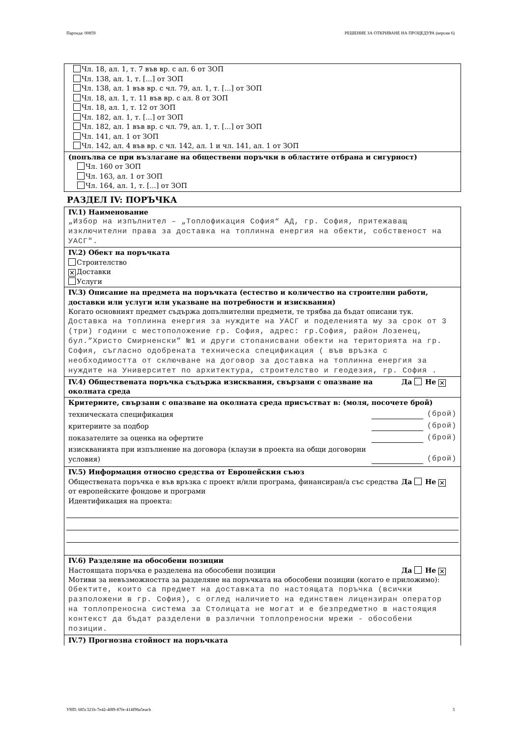Партида: 00859 РЕШЕНИЕ ЗА ОТКРИВАНЕ НА ПРОЦЕДУРА (версия 6)
Чл. 18, ал. 1, т. 7 във вр. с ал. 6 от ЗОП
Чл. 138, ал. 1, т. [...] от ЗОП
Чл. 138, ал. 1 във вр. с чл. 79, ал. 1, т. [...] от ЗОП
Чл. 18, ал. 1, т. 11 във вр. с ал. 8 от ЗОП
Чл. 18, ал. 1, т. 12 от ЗОП
Чл. 182, ал. 1, т. [...] от ЗОП
Чл. 182, ал. 1 във вр. с чл. 79, ал. 1, т. [...] от ЗОП
Чл. 141, ал. 1 от ЗОП
Чл. 142, ал. 4 във вр. с чл. 142, ал. 1 и чл. 141, ал. 1 от ЗОП
(попълва се при възлагане на обществени поръчки в областите отбрана и сигурност)
Чл. 160 от ЗОП
Чл. 163, ал. 1 от ЗОП
Чл. 164, ал. 1, т. [...] от ЗОП
РАЗДЕЛ IV: ПОРЪЧКА
IV.1) Наименование
„Избор на изпълнител – „Топлофикация София“ АД, гр. София, притежаващ изключителни права за доставка на топлинна енергия на обекти, собственост на УАСГ".
IV.2) Обект на поръчката
Строителство
✕ Доставки
Услуги
IV.3) Описание на предмета на поръчката (естество и количество на строителни работи, доставки или услуги или указване на потребности и изисквания)
Когато основният предмет съдържа допълнителни предмети, те трябва да бъдат описани тук.
Доставка на топлинна енергия за нуждите на УАСГ и поделенията му за срок от 3 (три) години с местоположение гр. София, адрес: гр.София, район Лозенец, бул.”Христо Смирненски” №1 и други стопанисвани обекти на територията на гр. София, съгласно одобрената техническа спецификация ( във връзка с необходимостта от сключване на договор за доставка на топлинна енергия за нуждите на Университет по архитектура, строителство и геодезия, гр. София .
IV.4) Обществената поръчка съдържа изисквания, свързани с опазване на околната среда Да Не ✕
Критериите, свързани с опазване на околната среда присъстват в: (моля, посочете брой)
техническата спецификация (брой)
критериите за подбор (брой)
показателите за оценка на офертите (брой)
изискванията при изпълнение на договора (клаузи в проекта на общи договорни условия) (брой)
IV.5) Информация относно средства от Европейския съюз
Обществената поръчка е във връзка с проект и/или програма, финансиран/а със средства от европейските фондове и програми Да Не ✕
Идентификация на проекта:
IV.6) Разделяне на обособени позиции
Настоящата поръчка е разделена на обособени позиции Да Не ✕
Мотиви за невъзможността за разделяне на поръчката на обособени позиции (когато е приложимо):
Обектите, които са предмет на доставката по настоящата поръчка (всички разположени в гр. София), с оглед наличието на единствен лицензиран оператор на топлопреносна система за Столицата не могат и е безпредметно в настоящия контекст да бъдат разделени в различни топлопреносни мрежи - обособени позиции.
IV.7) Прогнозна стойност на поръчката
УНП: 685c321b-7e42-4f89-87fe-414f98a5eacb 3